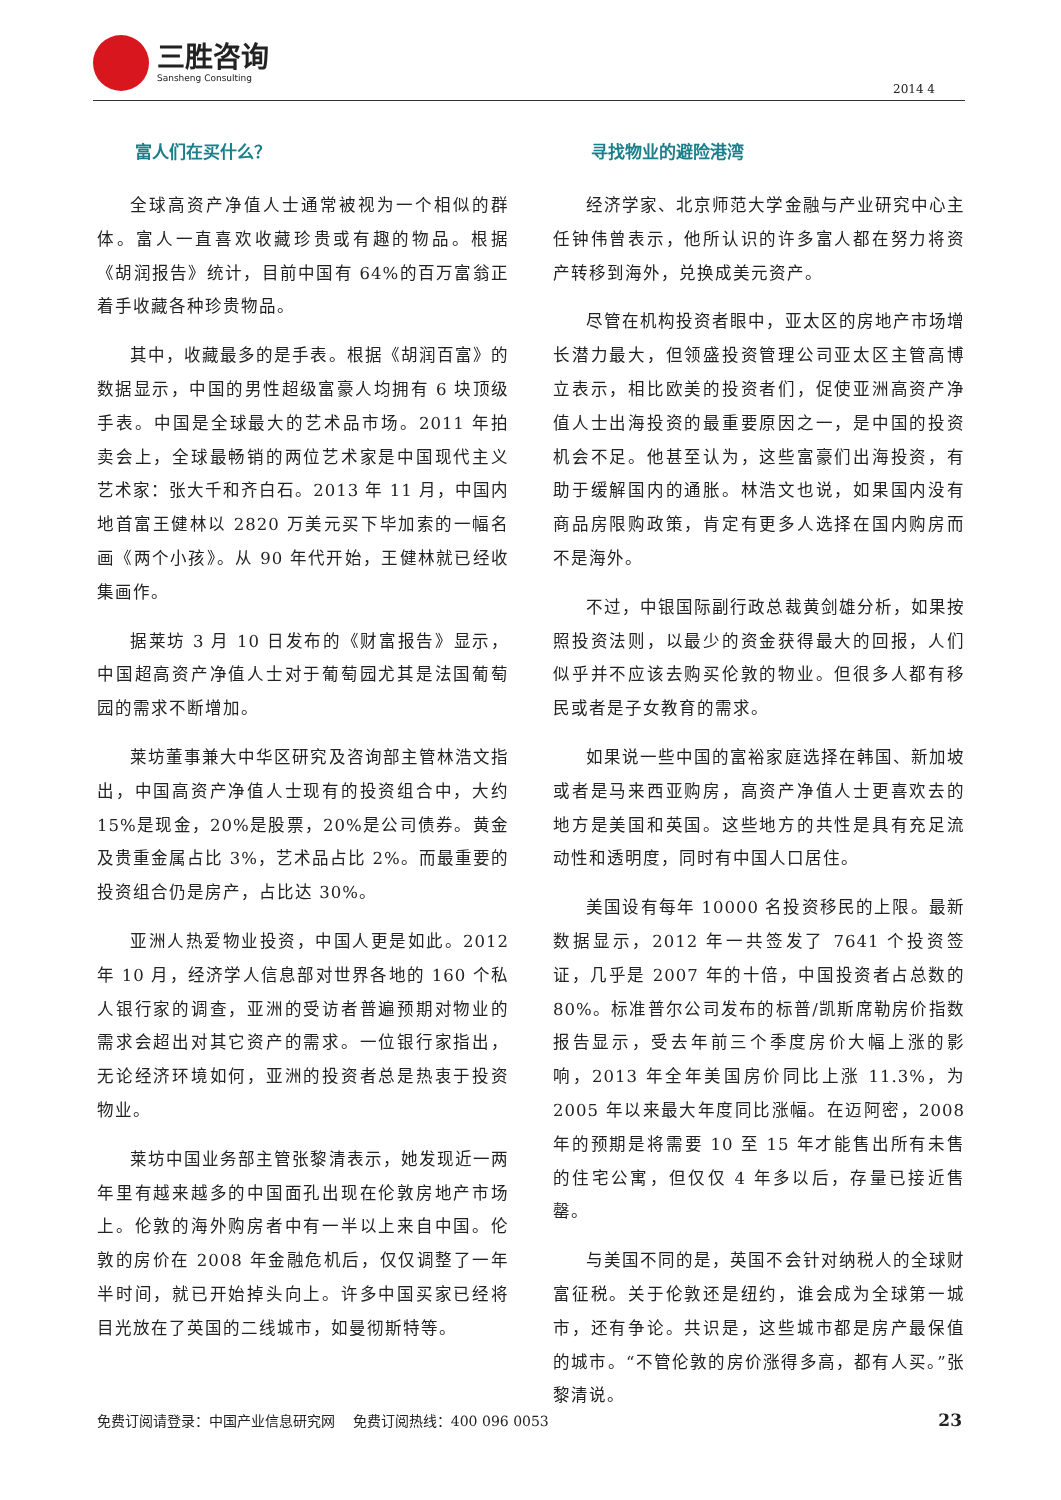三胜咨询
Sansheng Consulting
2014 4
富人们在买什么？
全球高资产净值人士通常被视为一个相似的群体。富人一直喜欢收藏珍贵或有趣的物品。根据《胡润报告》统计，目前中国有 64%的百万富翁正着手收藏各种珍贵物品。
其中，收藏最多的是手表。根据《胡润百富》的数据显示，中国的男性超级富豪人均拥有 6 块顶级手表。中国是全球最大的艺术品市场。2011 年拍卖会上，全球最畅销的两位艺术家是中国现代主义艺术家：张大千和齐白石。2013 年 11 月，中国内地首富王健林以 2820 万美元买下毕加索的一幅名画《两个小孩》。从 90 年代开始，王健林就已经收集画作。
据莱坊 3 月 10 日发布的《财富报告》显示，中国超高资产净值人士对于葡萄园尤其是法国葡萄园的需求不断增加。
莱坊董事兼大中华区研究及咨询部主管林浩文指出，中国高资产净值人士现有的投资组合中，大约 15%是现金，20%是股票，20%是公司债券。黄金及贵重金属占比 3%，艺术品占比 2%。而最重要的投资组合仍是房产，占比达 30%。
亚洲人热爱物业投资，中国人更是如此。2012 年 10 月，经济学人信息部对世界各地的 160 个私人银行家的调查，亚洲的受访者普遍预期对物业的需求会超出对其它资产的需求。一位银行家指出，无论经济环境如何，亚洲的投资者总是热衷于投资物业。
莱坊中国业务部主管张黎清表示，她发现近一两年里有越来越多的中国面孔出现在伦敦房地产市场上。伦敦的海外购房者中有一半以上来自中国。伦敦的房价在 2008 年金融危机后，仅仅调整了一年半时间，就已开始掉头向上。许多中国买家已经将目光放在了英国的二线城市，如曼彻斯特等。
寻找物业的避险港湾
经济学家、北京师范大学金融与产业研究中心主任钟伟曾表示，他所认识的许多富人都在努力将资产转移到海外，兑换成美元资产。
尽管在机构投资者眼中，亚太区的房地产市场增长潜力最大，但领盛投资管理公司亚太区主管高博立表示，相比欧美的投资者们，促使亚洲高资产净值人士出海投资的最重要原因之一，是中国的投资机会不足。他甚至认为，这些富豪们出海投资，有助于缓解国内的通胀。林浩文也说，如果国内没有商品房限购政策，肯定有更多人选择在国内购房而不是海外。
不过，中银国际副行政总裁黄剑雄分析，如果按照投资法则，以最少的资金获得最大的回报，人们似乎并不应该去购买伦敦的物业。但很多人都有移民或者是子女教育的需求。
如果说一些中国的富裕家庭选择在韩国、新加坡或者是马来西亚购房，高资产净值人士更喜欢去的地方是美国和英国。这些地方的共性是具有充足流动性和透明度，同时有中国人口居住。
美国设有每年 10000 名投资移民的上限。最新数据显示，2012 年一共签发了 7641 个投资签证，几乎是 2007 年的十倍，中国投资者占总数的 80%。标准普尔公司发布的标普/凯斯席勒房价指数报告显示，受去年前三个季度房价大幅上涨的影响，2013 年全年美国房价同比上涨 11.3%，为 2005 年以来最大年度同比涨幅。在迈阿密，2008 年的预期是将需要 10 至 15 年才能售出所有未售的住宅公寓，但仅仅 4 年多以后，存量已接近售罄。
与美国不同的是，英国不会针对纳税人的全球财富征税。关于伦敦还是纽约，谁会成为全球第一城市，还有争论。共识是，这些城市都是房产最保值的城市。“不管伦敦的房价涨得多高，都有人买。”张黎清说。
免费订阅请登录：中国产业信息研究网 免费订阅热线：400 096 0053 23